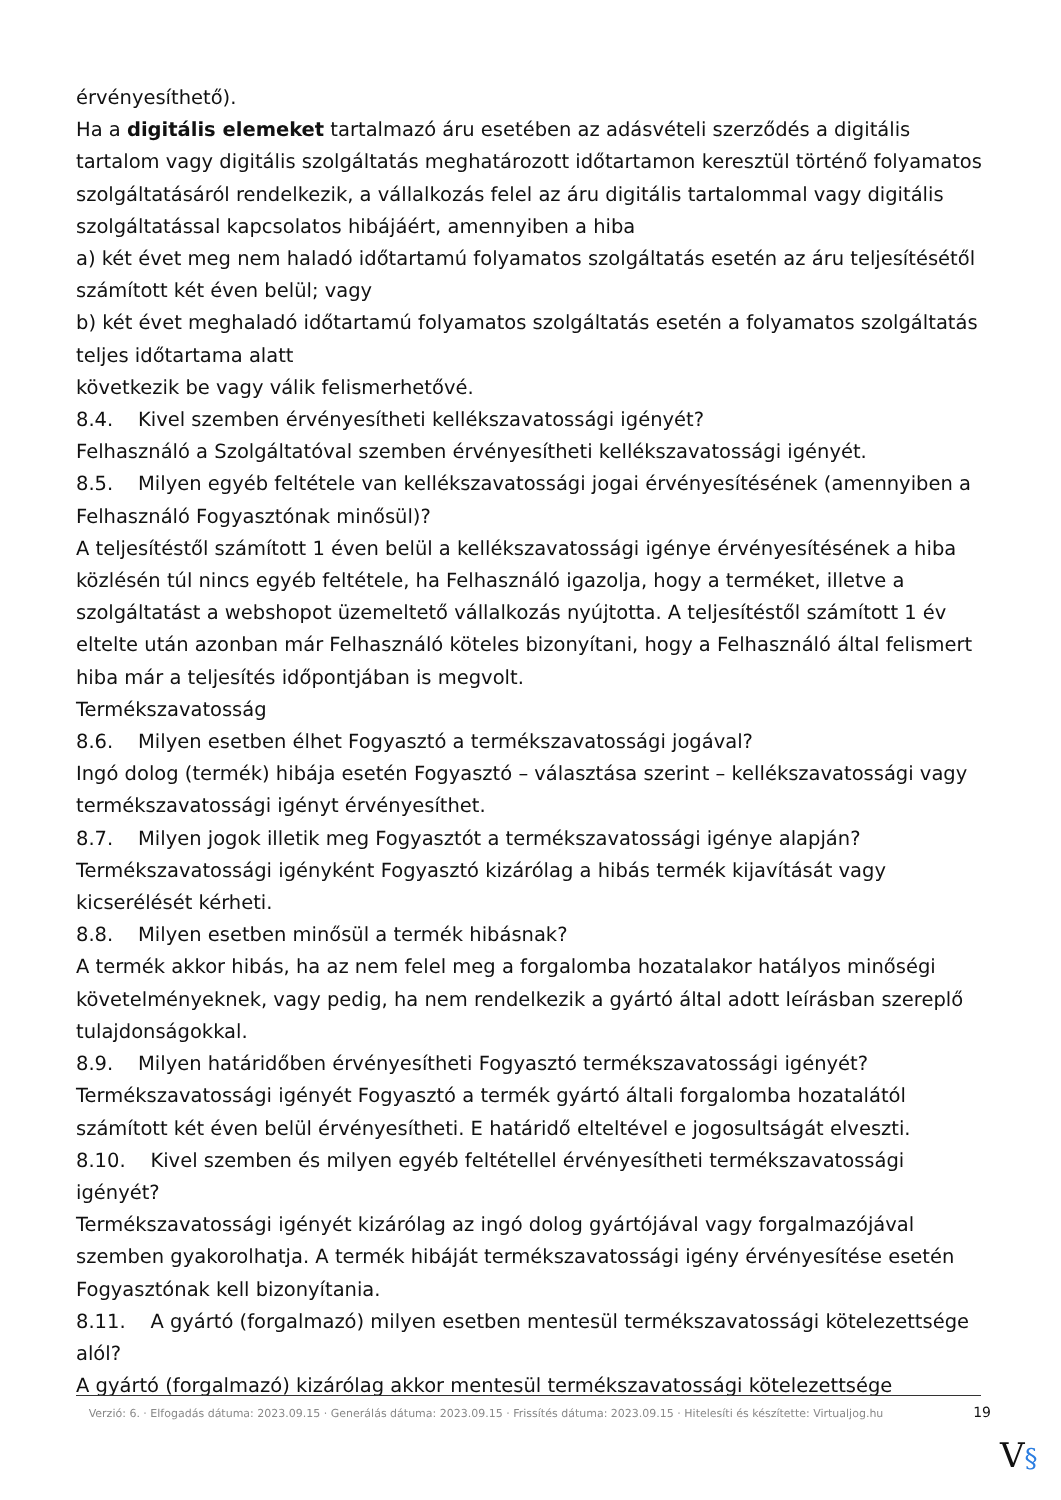érvényesíthető).
Ha a digitális elemeket tartalmazó áru esetében az adásvételi szerződés a digitális tartalom vagy digitális szolgáltatás meghatározott időtartamon keresztül történő folyamatos szolgáltatásáról rendelkezik, a vállalkozás felel az áru digitális tartalommal vagy digitális szolgáltatással kapcsolatos hibájáért, amennyiben a hiba
a) két évet meg nem haladó időtartamú folyamatos szolgáltatás esetén az áru teljesítésétől számított két éven belül; vagy
b) két évet meghaladó időtartamú folyamatos szolgáltatás esetén a folyamatos szolgáltatás teljes időtartama alatt
következik be vagy válik felismerhetővé.
8.4. Kivel szemben érvényesítheti kellékszavatossági igényét?
Felhasználó a Szolgáltatóval szemben érvényesítheti kellékszavatossági igényét.
8.5. Milyen egyéb feltétele van kellékszavatossági jogai érvényesítésének (amennyiben a Felhasználó Fogyasztónak minősül)?
A teljesítéstől számított 1 éven belül a kellékszavatossági igénye érvényesítésének a hiba közlésén túl nincs egyéb feltétele, ha Felhasználó igazolja, hogy a terméket, illetve a szolgáltatást a webshopot üzemeltető vállalkozás nyújtotta. A teljesítéstől számított 1 év eltelte után azonban már Felhasználó köteles bizonyítani, hogy a Felhasználó által felismert hiba már a teljesítés időpontjában is megvolt.
Termékszavatosság
8.6. Milyen esetben élhet Fogyasztó a termékszavatossági jogával?
Ingó dolog (termék) hibája esetén Fogyasztó – választása szerint – kellékszavatossági vagy termékszavatossági igényt érvényesíthet.
8.7. Milyen jogok illetik meg Fogyasztót a termékszavatossági igénye alapján?
Termékszavatossági igényként Fogyasztó kizárólag a hibás termék kijavítását vagy kicserélését kérheti.
8.8. Milyen esetben minősül a termék hibásnak?
A termék akkor hibás, ha az nem felel meg a forgalomba hozatalakor hatályos minőségi követelményeknek, vagy pedig, ha nem rendelkezik a gyártó által adott leírásban szereplő tulajdonságokkal.
8.9. Milyen határidőben érvényesítheti Fogyasztó termékszavatossági igényét?
Termékszavatossági igényét Fogyasztó a termék gyártó általi forgalomba hozatalától számított két éven belül érvényesítheti. E határidő elteltével e jogosultságát elveszti.
8.10. Kivel szemben és milyen egyéb feltétellel érvényesítheti termékszavatossági igényét?
Termékszavatossági igényét kizárólag az ingó dolog gyártójával vagy forgalmazójával szemben gyakorolhatja. A termék hibáját termékszavatossági igény érvényesítése esetén Fogyasztónak kell bizonyítania.
8.11. A gyártó (forgalmazó) milyen esetben mentesül termékszavatossági kötelezettsége alól?
A gyártó (forgalmazó) kizárólag akkor mentesül termékszavatossági kötelezettsége
Verzió: 6. · Elfogadás dátuma: 2023.09.15 · Generálás dátuma: 2023.09.15 · Frissítés dátuma: 2023.09.15 · Hitelesíti és készítette: Virtualjog.hu
19
V§